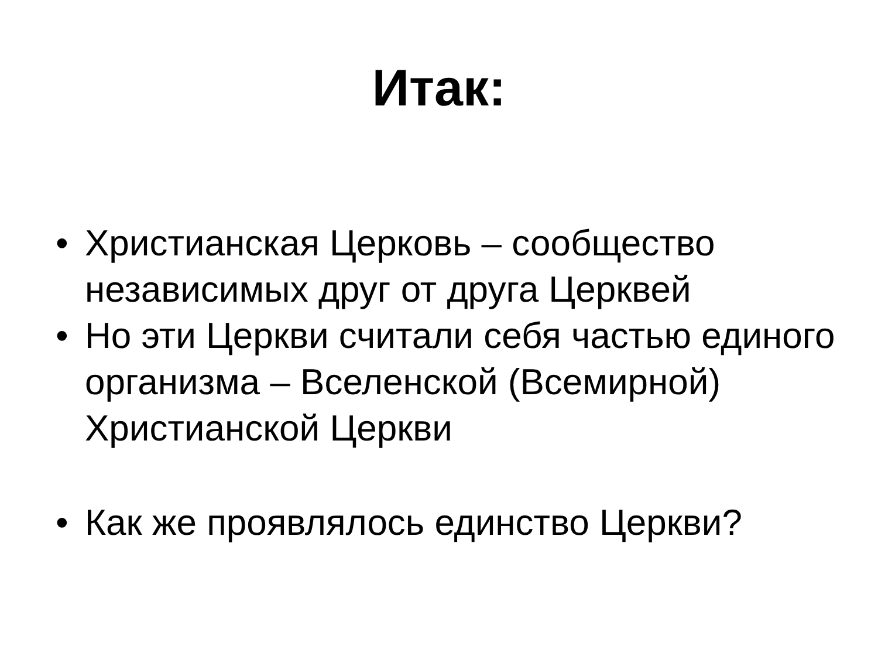Итак:
• Христианская Церковь – сообщество независимых друг от друга Церквей
• Но эти Церкви считали себя частью единого организма – Вселенской (Всемирной) Христианской Церкви
• Как же проявлялось единство Церкви?